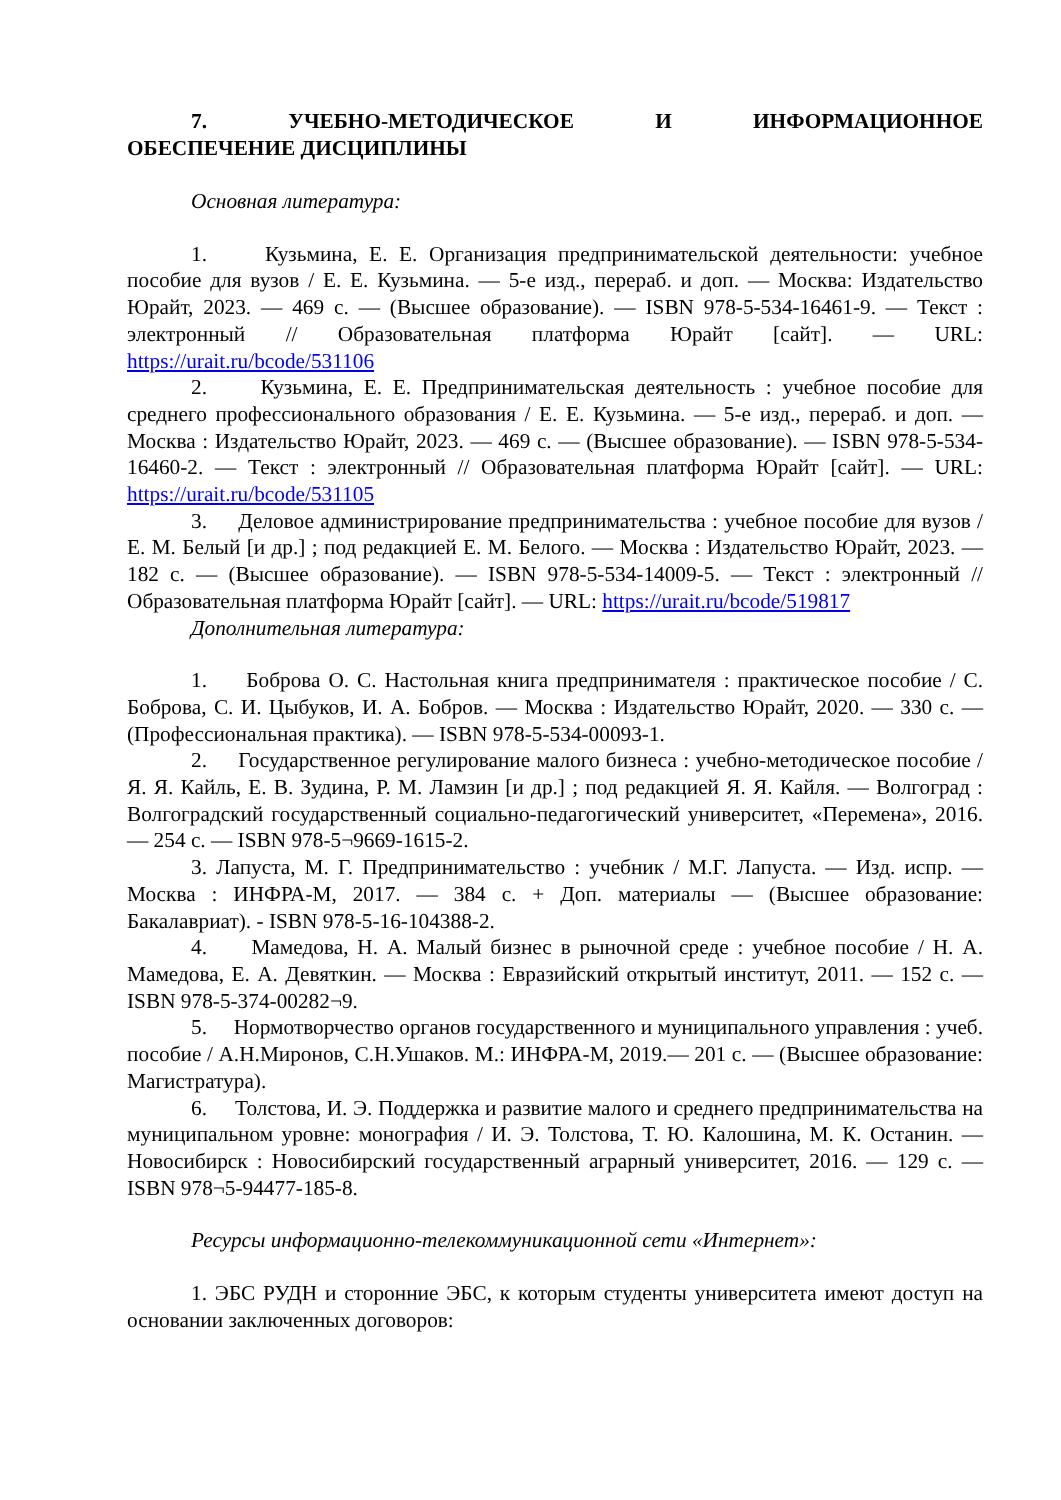7. УЧЕБНО-МЕТОДИЧЕСКОЕ И ИНФОРМАЦИОННОЕ ОБЕСПЕЧЕНИЕ ДИСЦИПЛИНЫ
Основная литература:
1. Кузьмина, Е. Е. Организация предпринимательской деятельности: учебное пособие для вузов / Е. Е. Кузьмина. — 5-е изд., перераб. и доп. — Москва: Издательство Юрайт, 2023. — 469 с. — (Высшее образование). — ISBN 978-5-534-16461-9. — Текст : электронный // Образовательная платформа Юрайт [сайт]. — URL: https://urait.ru/bcode/531106
2. Кузьмина, Е. Е. Предпринимательская деятельность : учебное пособие для среднего профессионального образования / Е. Е. Кузьмина. — 5-е изд., перераб. и доп. — Москва : Издательство Юрайт, 2023. — 469 с. — (Высшее образование). — ISBN 978-5-534-16460-2. — Текст : электронный // Образовательная платформа Юрайт [сайт]. — URL: https://urait.ru/bcode/531105
3. Деловое администрирование предпринимательства : учебное пособие для вузов / Е. М. Белый [и др.] ; под редакцией Е. М. Белого. — Москва : Издательство Юрайт, 2023. — 182 с. — (Высшее образование). — ISBN 978-5-534-14009-5. — Текст : электронный // Образовательная платформа Юрайт [сайт]. — URL: https://urait.ru/bcode/519817
Дополнительная литература:
1. Боброва О. С. Настольная книга предпринимателя : практическое пособие / С. Боброва, С. И. Цыбуков, И. А. Бобров. — Москва : Издательство Юрайт, 2020. — 330 с. — (Профессиональная практика). — ISBN 978-5-534-00093-1.
2. Государственное регулирование малого бизнеса : учебно-методическое пособие / Я. Я. Кайль, Е. В. Зудина, Р. М. Ламзин [и др.] ; под редакцией Я. Я. Кайля. — Волгоград : Волгоградский государственный социально-педагогический университет, «Перемена», 2016. — 254 с. — ISBN 978-5¬9669-1615-2.
3. Лапуста, М. Г. Предпринимательство : учебник / М.Г. Лапуста. — Изд. испр. — Москва : ИНФРА-М, 2017. — 384 с. + Доп. материалы — (Высшее образование: Бакалавриат). - ISBN 978-5-16-104388-2.
4. Мамедова, Н. А. Малый бизнес в рыночной среде : учебное пособие / Н. А. Мамедова, Е. А. Девяткин. — Москва : Евразийский открытый институт, 2011. — 152 с. — ISBN 978-5-374-00282¬9.
5. Нормотворчество органов государственного и муниципального управления : учеб. пособие / А.Н.Миронов, С.Н.Ушаков. М.: ИНФРА-М, 2019.— 201 с. — (Высшее образование: Магистратура).
6. Толстова, И. Э. Поддержка и развитие малого и среднего предпринимательства на муниципальном уровне: монография / И. Э. Толстова, Т. Ю. Калошина, М. К. Останин. — Новосибирск : Новосибирский государственный аграрный университет, 2016. — 129 с. — ISBN 978¬5-94477-185-8.
Ресурсы информационно-телекоммуникационной сети «Интернет»:
1. ЭБС РУДН и сторонние ЭБС, к которым студенты университета имеют доступ на основании заключенных договоров: